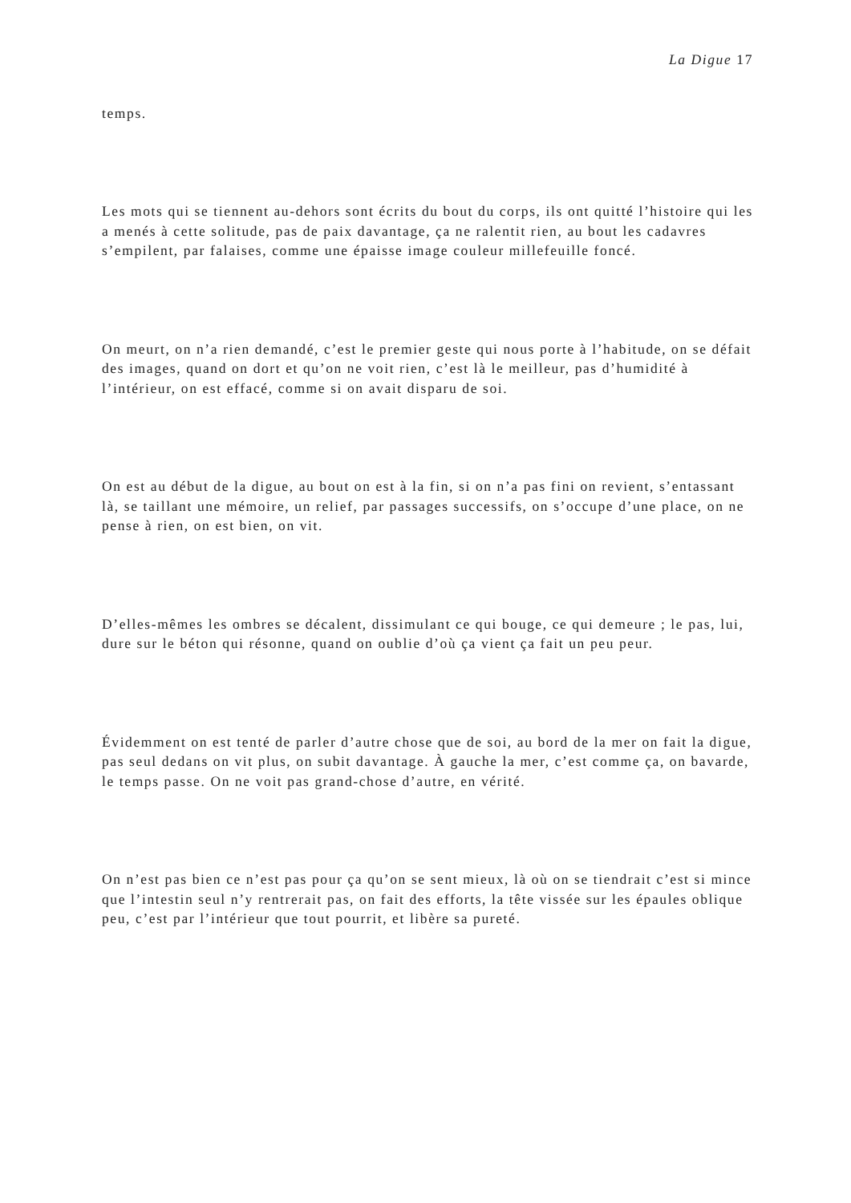La Digue 17
temps.
Les mots qui se tiennent au-dehors sont écrits du bout du corps, ils ont quitté l’histoire qui les a menés à cette solitude, pas de paix davantage, ça ne ralentit rien, au bout les cadavres s’empilent, par falaises, comme une épaisse image couleur millefeuille foncé.
On meurt, on n’a rien demandé, c’est le premier geste qui nous porte à l’habitude, on se défait des images, quand on dort et qu’on ne voit rien, c’est là le meilleur, pas d’humidité à l’intérieur, on est effacé, comme si on avait disparu de soi.
On est au début de la digue, au bout on est à la fin, si on n’a pas fini on revient, s’entassant là, se taillant une mémoire, un relief, par passages successifs, on s’occupe d’une place, on ne pense à rien, on est bien, on vit.
D’elles-mêmes les ombres se décalent, dissimulant ce qui bouge, ce qui demeure ; le pas, lui, dure sur le béton qui résonne, quand on oublie d’où ça vient ça fait un peu peur.
Évidemment on est tenté de parler d’autre chose que de soi, au bord de la mer on fait la digue, pas seul dedans on vit plus, on subit davantage. À gauche la mer, c’est comme ça, on bavarde, le temps passe. On ne voit pas grand-chose d’autre, en vérité.
On n’est pas bien ce n’est pas pour ça qu’on se sent mieux, là où on se tiendrait c’est si mince que l’intestin seul n’y rentrerait pas, on fait des efforts, la tête vissée sur les épaules oblique peu, c’est par l’intérieur que tout pourrit, et libère sa pureté.